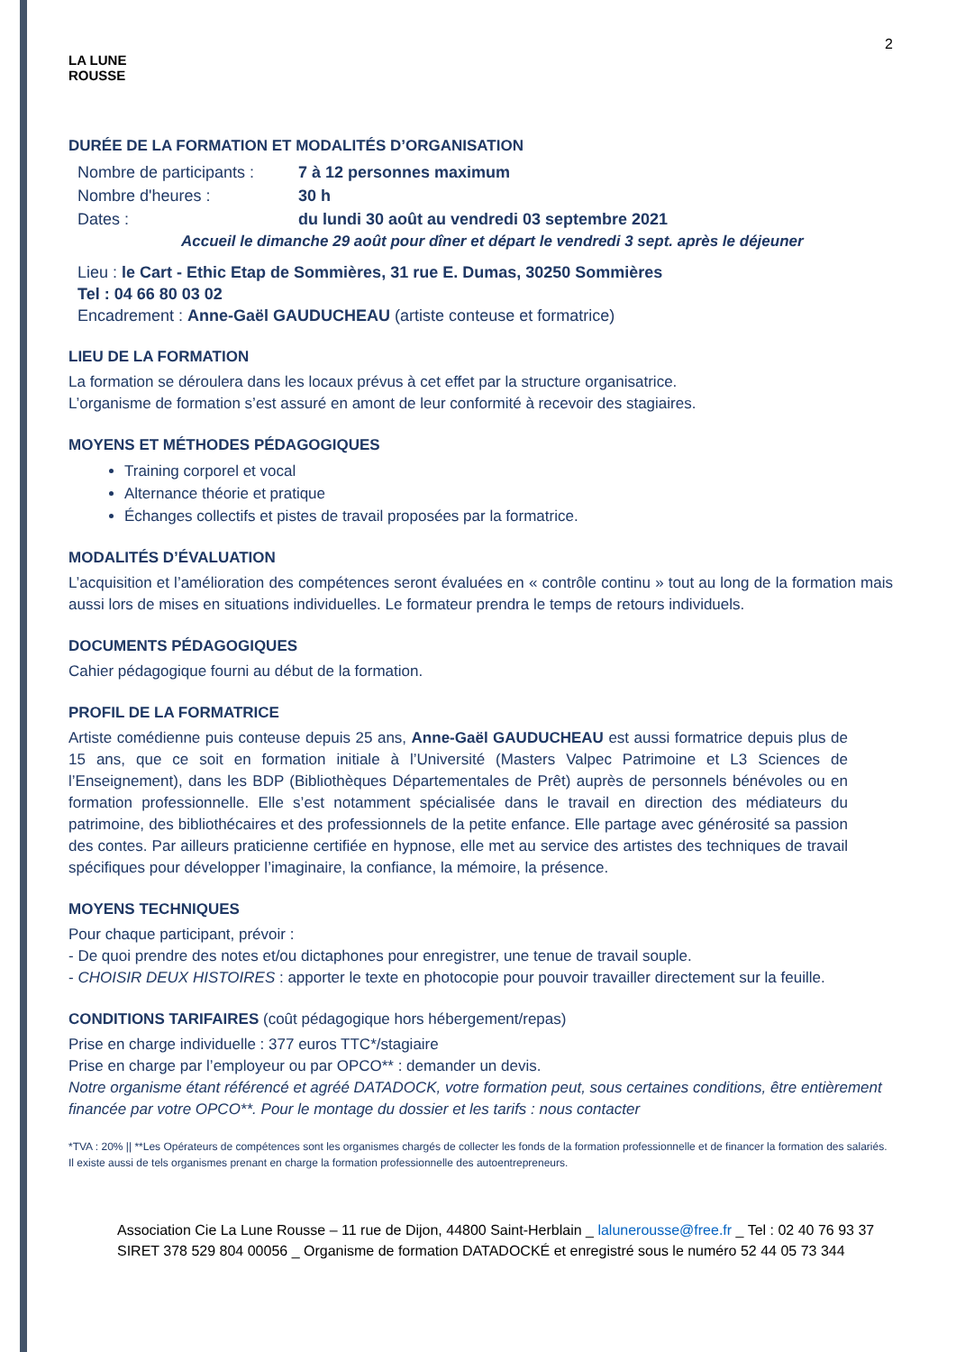2
LA LUNE
ROUSSE
DURÉE DE LA FORMATION ET MODALITÉS D’ORGANISATION
Nombre de participants : 7 à 12 personnes maximum
Nombre d'heures : 30 h
Dates : du lundi 30 août au vendredi 03 septembre 2021
Accueil le dimanche 29 août pour dîner et départ le vendredi 3 sept. après le déjeuner
Lieu : le Cart - Ethic Etap de Sommières, 31 rue E. Dumas, 30250 Sommières
Tel : 04 66 80 03 02
Encadrement : Anne-Gaël GAUDUCHEAU (artiste conteuse et formatrice)
LIEU DE LA FORMATION
La formation se déroulera dans les locaux prévus à cet effet par la structure organisatrice.
L’organisme de formation s’est assuré en amont de leur conformité à recevoir des stagiaires.
MOYENS ET MÉTHODES PÉDAGOGIQUES
Training corporel et vocal
Alternance théorie et pratique
Échanges collectifs et pistes de travail proposées par la formatrice.
MODALITÉS D’ÉVALUATION
L’acquisition et l’amélioration des compétences seront évaluées en « contrôle continu » tout au long de la formation mais aussi lors de mises en situations individuelles. Le formateur prendra le temps de retours individuels.
DOCUMENTS PÉDAGOGIQUES
Cahier pédagogique fourni au début de la formation.
PROFIL DE LA FORMATRICE
Artiste comédienne puis conteuse depuis 25 ans, Anne-Gaël GAUDUCHEAU est aussi formatrice depuis plus de 15 ans, que ce soit en formation initiale à l’Université (Masters Valpec Patrimoine et L3 Sciences de l’Enseignement), dans les BDP (Bibliothèques Départementales de Prêt) auprès de personnels bénévoles ou en formation professionnelle. Elle s’est notamment spécialisée dans le travail en direction des médiateurs du patrimoine, des bibliothécaires et des professionnels de la petite enfance. Elle partage avec générosité sa passion des contes. Par ailleurs praticienne certifiée en hypnose, elle met au service des artistes des techniques de travail spécifiques pour développer l’imaginaire, la confiance, la mémoire, la présence.
MOYENS TECHNIQUES
Pour chaque participant, prévoir :
- De quoi prendre des notes et/ou dictaphones pour enregistrer, une tenue de travail souple.
- CHOISIR DEUX HISTOIRES : apporter le texte en photocopie pour pouvoir travailler directement sur la feuille.
CONDITIONS TARIFAIRES (coût pédagogique hors hébergement/repas)
Prise en charge individuelle : 377 euros TTC*/stagiaire
Prise en charge par l’employeur ou par OPCO** : demander un devis.
Notre organisme étant référencé et agréé DATADOCK, votre formation peut, sous certaines conditions, être entièrement financée par votre OPCO**. Pour le montage du dossier et les tarifs : nous contacter
*TVA : 20% || **Les Opérateurs de compétences sont les organismes chargés de collecter les fonds de la formation professionnelle et de financer la formation des salariés. Il existe aussi de tels organismes prenant en charge la formation professionnelle des autoentrepreneurs.
Association Cie La Lune Rousse – 11 rue de Dijon, 44800 Saint-Herblain _ lalunerousse@free.fr _ Tel : 02 40 76 93 37
SIRET 378 529 804 00056 _ Organisme de formation DATADOCKÉ et enregistré sous le numéro 52 44 05 73 344